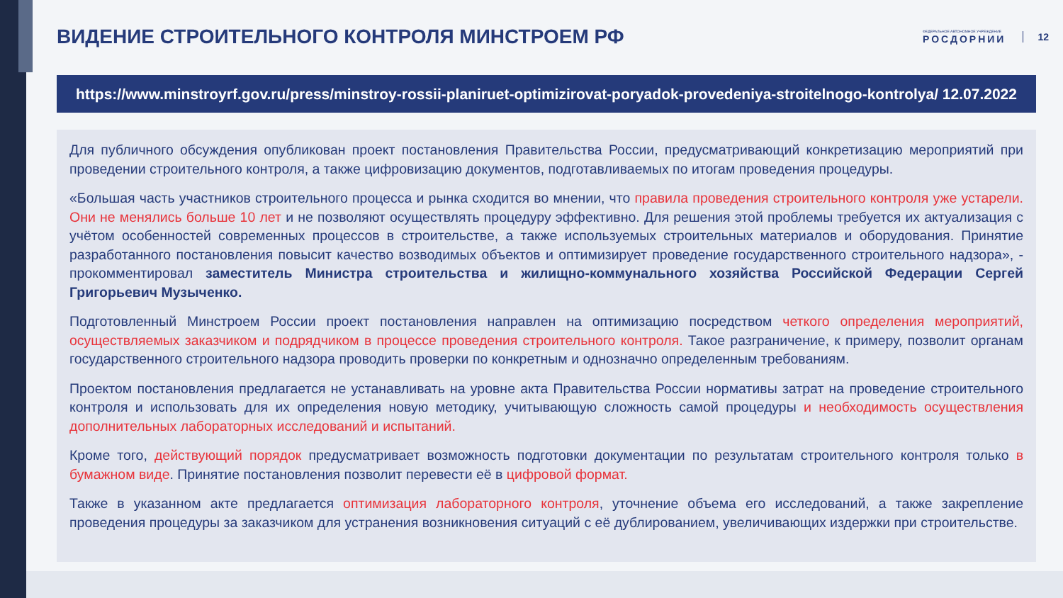ВИДЕНИЕ СТРОИТЕЛЬНОГО КОНТРОЛЯ МИНСТРОЕМ РФ
ФЕДЕРАЛЬНОЕ АВТОНОМНОЕ УЧРЕЖДЕНИЕ
РОСДОРНИИ
12
https://www.minstroyrf.gov.ru/press/minstroy-rossii-planiruet-optimizirovat-poryadok-provedeniya-stroitelnogo-kontrolya/ 12.07.2022
Для публичного обсуждения опубликован проект постановления Правительства России, предусматривающий конкретизацию мероприятий при проведении строительного контроля, а также цифровизацию документов, подготавливаемых по итогам проведения процедуры.
«Большая часть участников строительного процесса и рынка сходится во мнении, что правила проведения строительного контроля уже устарели. Они не менялись больше 10 лет и не позволяют осуществлять процедуру эффективно. Для решения этой проблемы требуется их актуализация с учётом особенностей современных процессов в строительстве, а также используемых строительных материалов и оборудования. Принятие разработанного постановления повысит качество возводимых объектов и оптимизирует проведение государственного строительного надзора», - прокомментировал заместитель Министра строительства и жилищно-коммунального хозяйства Российской Федерации Сергей Григорьевич Музыченко.
Подготовленный Минстроем России проект постановления направлен на оптимизацию посредством четкого определения мероприятий, осуществляемых заказчиком и подрядчиком в процессе проведения строительного контроля. Такое разграничение, к примеру, позволит органам государственного строительного надзора проводить проверки по конкретным и однозначно определенным требованиям.
Проектом постановления предлагается не устанавливать на уровне акта Правительства России нормативы затрат на проведение строительного контроля и использовать для их определения новую методику, учитывающую сложность самой процедуры и необходимость осуществления дополнительных лабораторных исследований и испытаний.
Кроме того, действующий порядок предусматривает возможность подготовки документации по результатам строительного контроля только в бумажном виде. Принятие постановления позволит перевести её в цифровой формат.
Также в указанном акте предлагается оптимизация лабораторного контроля, уточнение объема его исследований, а также закрепление проведения процедуры за заказчиком для устранения возникновения ситуаций с её дублированием, увеличивающих издержки при строительстве.